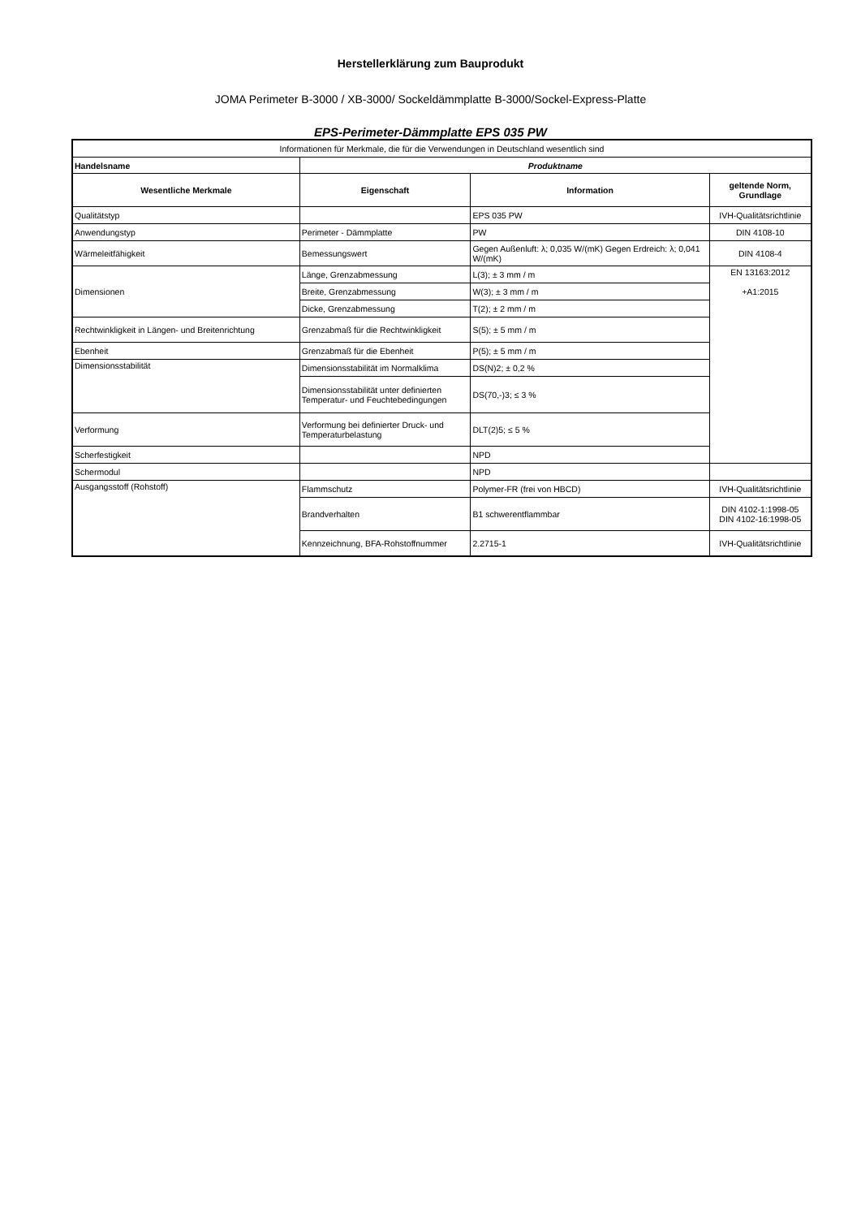Herstellerklärung zum Bauprodukt
JOMA Perimeter B-3000 / XB-3000/ Sockeldämmplatte B-3000/Sockel-Express-Platte
EPS-Perimeter-Dämmplatte EPS 035 PW
| Informationen für Merkmale, die für die Verwendungen in Deutschland wesentlich sind | | | |
| Handelsname | Produktname | | |
| Wesentliche Merkmale | Eigenschaft | Information | geltende Norm, Grundlage |
| Qualitätstyp | | EPS 035 PW | IVH-Qualitätsrichtlinie |
| Anwendungstyp | Perimeter - Dämmplatte | PW | DIN 4108-10 |
| Wärmeleitfähigkeit | Bemessungswert | Gegen Außenluft: λ; 0,035 W/(mK) Gegen Erdreich: λ; 0,041 W/(mK) | DIN 4108-4 |
| Dimensionen | Länge, Grenzabmessung | L(3); ± 3 mm / m | EN 13163:2012 +A1:2015 |
| | Breite, Grenzabmessung | W(3); ± 3 mm / m | |
| | Dicke, Grenzabmessung | T(2); ± 2 mm / m | |
| Rechtwinkligkeit in Längen- und Breitenrichtung | Grenzabmaß für die Rechtwinkligkeit | S(5); ± 5 mm / m | |
| Ebenheit | Grenzabmaß für die Ebenheit | P(5); ± 5 mm / m | |
| Dimensionsstabilität | Dimensionsstabilität im Normalklima | DS(N)2; ± 0,2 % | |
| | Dimensionsstabilität unter definierten Temperatur- und Feuchtebedingungen | DS(70,-)3; ≤ 3 % | |
| Verformung | Verformung bei definierter Druck- und Temperaturbelastung | DLT(2)5; ≤ 5 % | |
| Scherfestigkeit | | NPD | |
| Schermodul | | NPD | |
| Ausgangsstoff (Rohstoff) | Flammschutz | Polymer-FR (frei von HBCD) | IVH-Qualitätsrichtlinie |
| | Brandverhalten | B1 schwerentflammbar | DIN 4102-1:1998-05 DIN 4102-16:1998-05 |
| | Kennzeichnung, BFA-Rohstoffnummer | 2.2715-1 | IVH-Qualitätsrichtlinie |